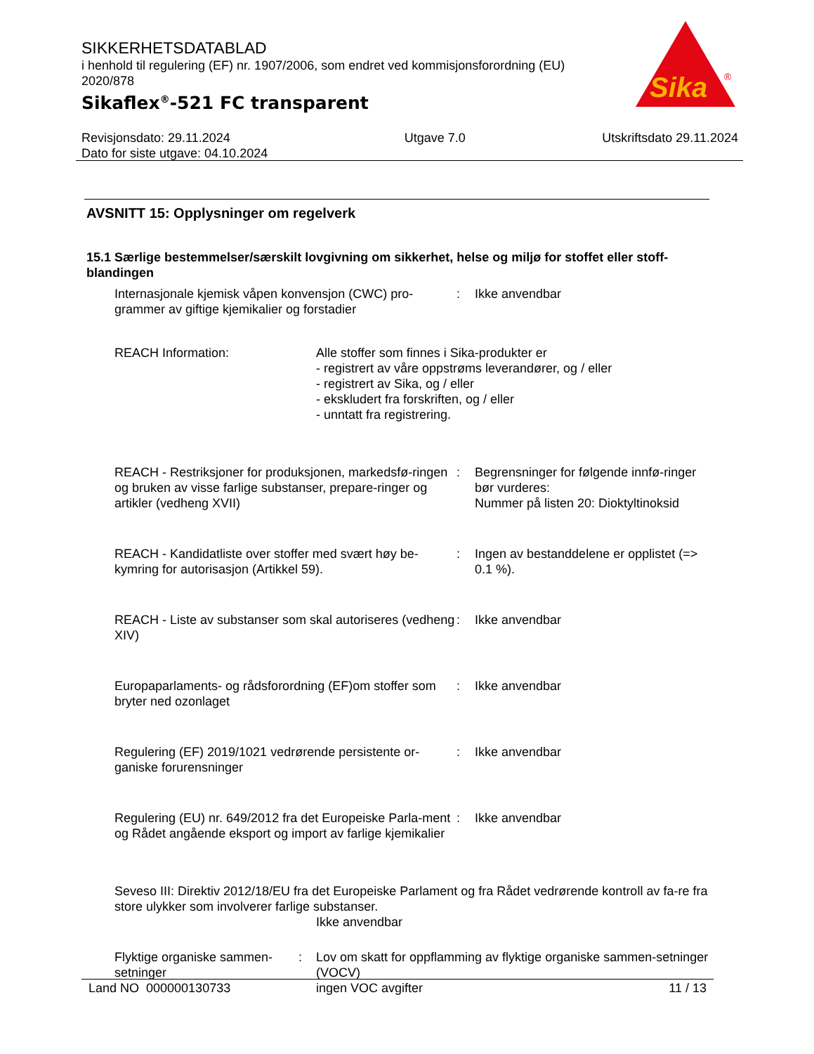SIKKERHETSDATABLAD
i henhold til regulering (EF) nr. 1907/2006, som endret ved kommisjonsforordning (EU) 2020/878
Sikaflex<sup>®</sup>-521 FC transparent
Sika
®
Revisjonsdato: 29.11.2024
Dato for siste utgave: 04.10.2024
Utgave 7.0 Utskriftsdato 29.11.2024
AVSNITT 15: Opplysninger om regelverk
15.1 Særlige bestemmelser/særskilt lovgivning om sikkerhet, helse og miljø for stoffet eller stoff-blandingen
Internasjonale kjemisk våpen konvensjon (CWC) pro-grammer av giftige kjemikalier og forstadier
: Ikke anvendbar
REACH Information: Alle stoffer som finnes i Sika-produkter er
- registrert av våre oppstrøms leverandører, og / eller
- registrert av Sika, og / eller
- ekskludert fra forskriften, og / eller
- unntatt fra registrering.
REACH - Restriksjoner for produksjonen, markedsfø-ringen og bruken av visse farlige substanser, prepare-ringer og artikler (vedheng XVII)
: Begrensninger for følgende innfø-ringer bør vurderes:
Nummer på listen 20: Dioktyltinoksid
REACH - Kandidatliste over stoffer med svært høy be-kymring for autorisasjon (Artikkel 59).
: Ingen av bestanddelene er opplistet (=> 0.1 %).
REACH - Liste av substanser som skal autoriseres (vedheng XIV)
: Ikke anvendbar
Europaparlaments- og rådsforordning (EF)om stoffer som bryter ned ozonlaget
: Ikke anvendbar
Regulering (EF) 2019/1021 vedrørende persistente or-ganiske forurensninger
: Ikke anvendbar
Regulering (EU) nr. 649/2012 fra det Europeiske Parla-ment og Rådet angående eksport og import av farlige kjemikalier
: Ikke anvendbar
Seveso III: Direktiv 2012/18/EU fra det Europeiske Parlament og fra Rådet vedrørende kontroll av fa-re fra store ulykker som involverer farlige substanser.
Ikke anvendbar
Flyktige organiske sammen-setninger
: Lov om skatt for oppflamming av flyktige organiske sammen-setninger (VOCV)
ingen VOC avgifter
Land NO 000000130733 11 / 13